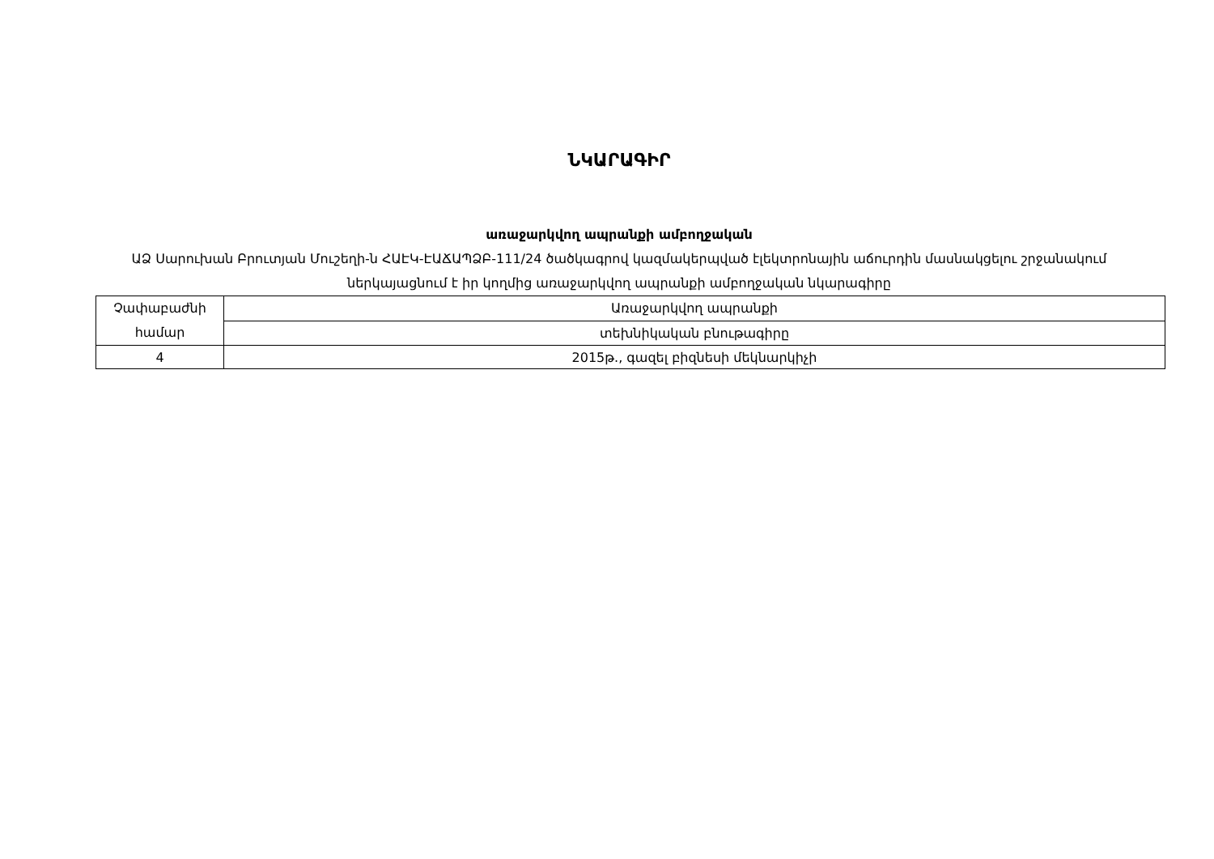ՆԿԱՐԱԳԻՐ
առաջարկվող ապրանքի ամբողջական
ԱՁ Սարուխան Բրուտյան Մուշեղի-ն ՀԱԷԿ-ԷԱՃԱՊՁԲ-111/24 ծածկագրով կազմակերպված էլեկտրոնային աճուրդին մասնակցելու շրջանակում ներկայացնում է իր կողմից առաջարկվող ապրանքի ամբողջական նկարագիրը
| Չափաբաժնի համար | Առաջարկվող ապրանքի |
| | տեխնիկական բնութագիրը |
| 4 | 2015թ., գազել բիզնեսի մեկնարկիչի |